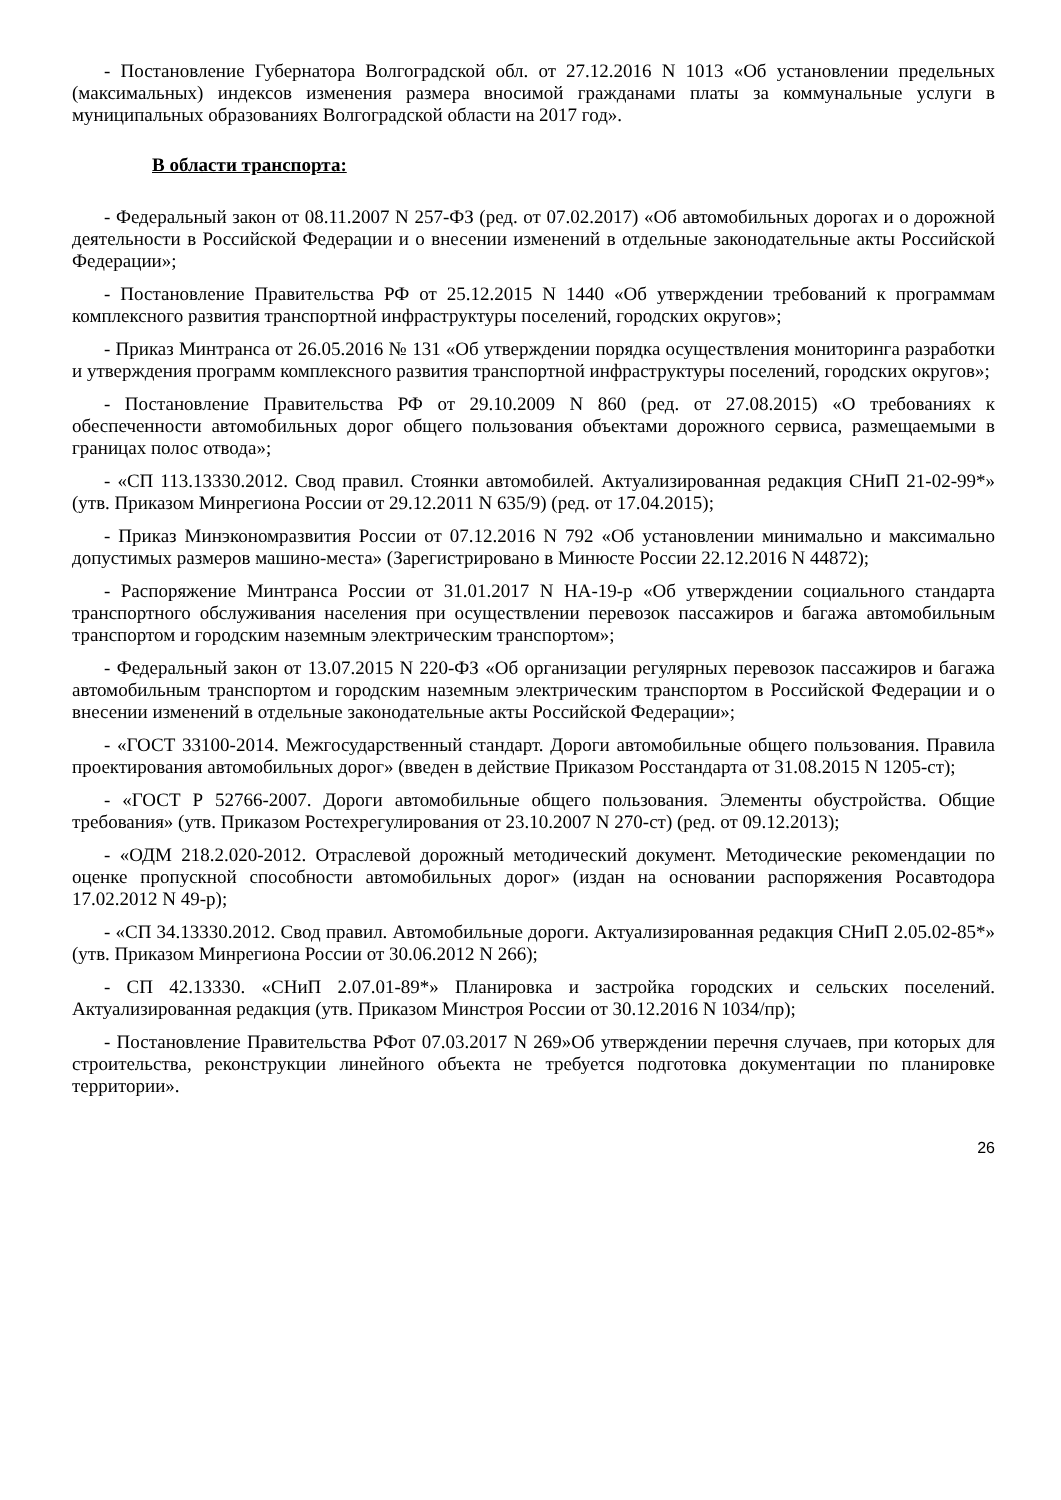- Постановление Губернатора Волгоградской обл. от 27.12.2016 N 1013 «Об установлении предельных (максимальных) индексов изменения размера вносимой гражданами платы за коммунальные услуги в муниципальных образованиях Волгоградской области на 2017 год».
В области транспорта:
- Федеральный закон от 08.11.2007 N 257-ФЗ (ред. от 07.02.2017) «Об автомобильных дорогах и о дорожной деятельности в Российской Федерации и о внесении изменений в отдельные законодательные акты Российской Федерации»;
- Постановление Правительства РФ от 25.12.2015 N 1440 «Об утверждении требований к программам комплексного развития транспортной инфраструктуры поселений, городских округов»;
- Приказ Минтранса от 26.05.2016 № 131 «Об утверждении порядка осуществления мониторинга разработки и утверждения программ комплексного развития транспортной инфраструктуры поселений, городских округов»;
- Постановление Правительства РФ от 29.10.2009 N 860 (ред. от 27.08.2015) «О требованиях к обеспеченности автомобильных дорог общего пользования объектами дорожного сервиса, размещаемыми в границах полос отвода»;
- «СП 113.13330.2012. Свод правил. Стоянки автомобилей. Актуализированная редакция СНиП 21-02-99*» (утв. Приказом Минрегиона России от 29.12.2011 N 635/9) (ред. от 17.04.2015);
- Приказ Минэкономразвития России от 07.12.2016 N 792 «Об установлении минимально и максимально допустимых размеров машино-места» (Зарегистрировано в Минюсте России 22.12.2016 N 44872);
- Распоряжение Минтранса России от 31.01.2017 N НА-19-р «Об утверждении социального стандарта транспортного обслуживания населения при осуществлении перевозок пассажиров и багажа автомобильным транспортом и городским наземным электрическим транспортом»;
- Федеральный закон от 13.07.2015 N 220-ФЗ «Об организации регулярных перевозок пассажиров и багажа автомобильным транспортом и городским наземным электрическим транспортом в Российской Федерации и о внесении изменений в отдельные законодательные акты Российской Федерации»;
- «ГОСТ 33100-2014. Межгосударственный стандарт. Дороги автомобильные общего пользования. Правила проектирования автомобильных дорог» (введен в действие Приказом Росстандарта от 31.08.2015 N 1205-ст);
- «ГОСТ Р 52766-2007. Дороги автомобильные общего пользования. Элементы обустройства. Общие требования» (утв. Приказом Ростехрегулирования от 23.10.2007 N 270-ст) (ред. от 09.12.2013);
- «ОДМ 218.2.020-2012. Отраслевой дорожный методический документ. Методические рекомендации по оценке пропускной способности автомобильных дорог» (издан на основании распоряжения Росавтодора 17.02.2012 N 49-р);
- «СП 34.13330.2012. Свод правил. Автомобильные дороги. Актуализированная редакция СНиП 2.05.02-85*» (утв. Приказом Минрегиона России от 30.06.2012 N 266);
- СП 42.13330. «СНиП 2.07.01-89*» Планировка и застройка городских и сельских поселений. Актуализированная редакция (утв. Приказом Минстроя России от 30.12.2016 N 1034/пр);
- Постановление Правительства РФот 07.03.2017 N 269»Об утверждении перечня случаев, при которых для строительства, реконструкции линейного объекта не требуется подготовка документации по планировке территории».
26